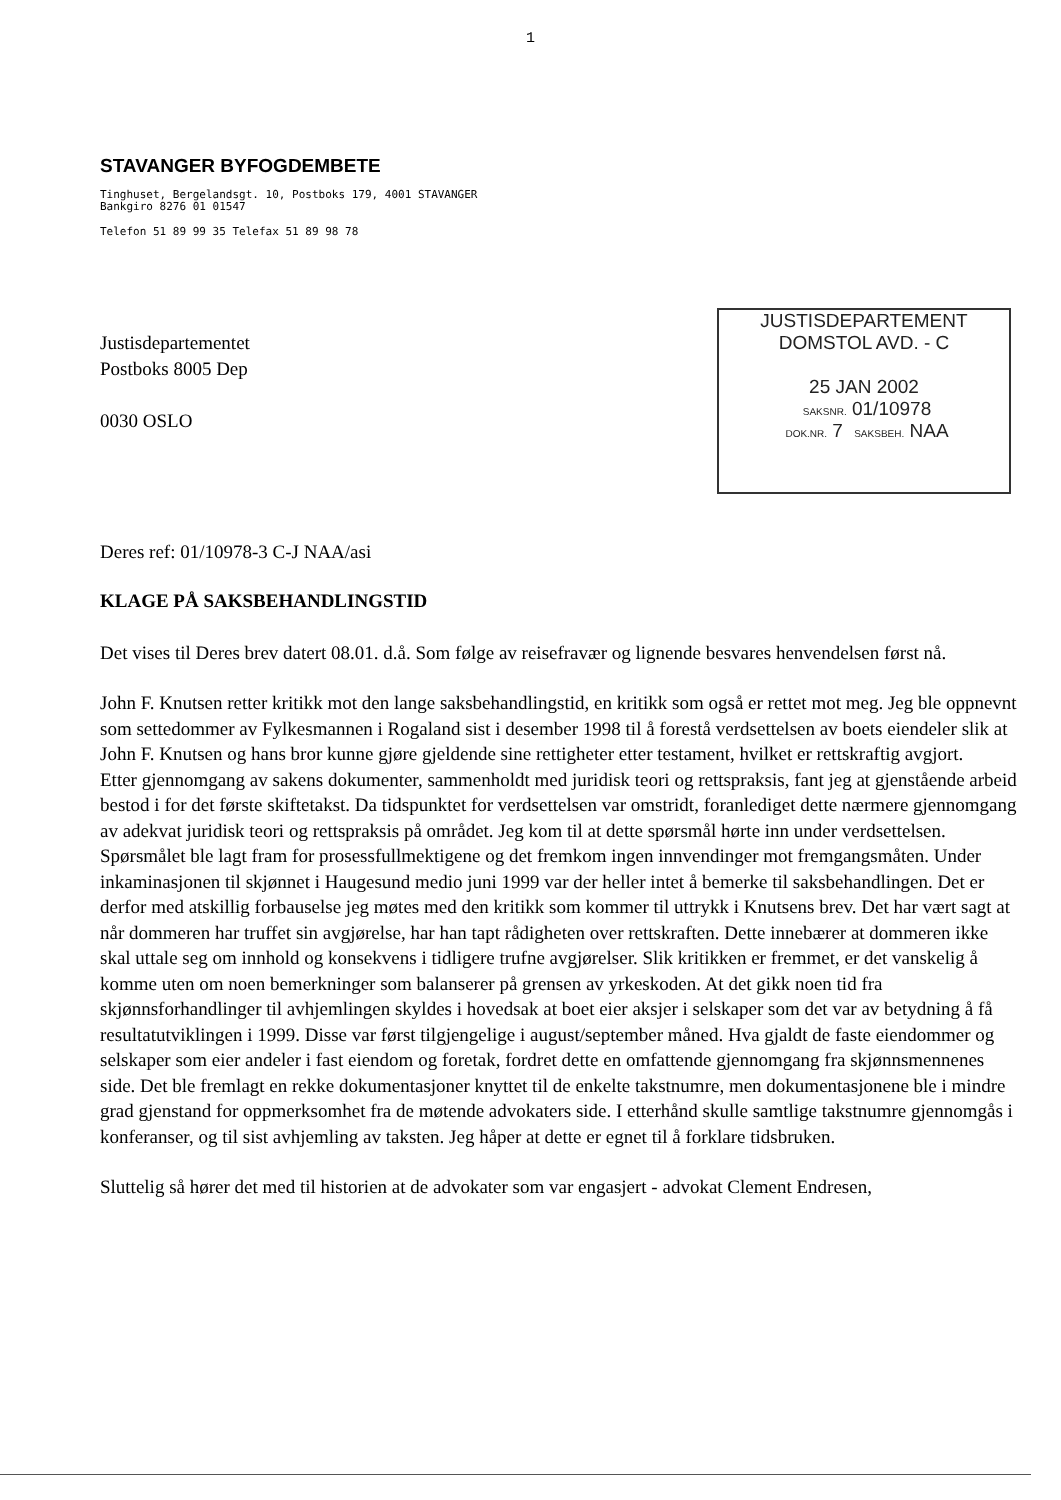1
STAVANGER BYFOGDEMBETE
Tinghuset, Bergelandsgt. 10, Postboks 179, 4001 STAVANGER
Bankgiro 8276 01 01547
Telefon 51 89 99 35 Telefax 51 89 98 78
Justisdepartementet
Postboks 8005 Dep
0030 OSLO
JUSTISDEPARTEMENT
DOMSTOL AVD. - C
25 JAN 2002
SAKSNR. 01/10978
DOK.NR. 7 SAKSBEH. NAA
Deres ref: 01/10978-3 C-J NAA/asi
KLAGE PÅ SAKSBEHANDLINGSTID
Det vises til Deres brev datert 08.01. d.å. Som følge av reisefravær og lignende besvares henvendelsen først nå.
John F. Knutsen retter kritikk mot den lange saksbehandlingstid, en kritikk som også er rettet mot meg. Jeg ble oppnevnt som settedommer av Fylkesmannen i Rogaland sist i desember 1998 til å forestå verdsettelsen av boets eiendeler slik at John F. Knutsen og hans bror kunne gjøre gjeldende sine rettigheter etter testament, hvilket er rettskraftig avgjort.
Etter gjennomgang av sakens dokumenter, sammenholdt med juridisk teori og rettspraksis, fant jeg at gjenstående arbeid bestod i for det første skiftetakst. Da tidspunktet for verdsettelsen var omstridt, foranlediget dette nærmere gjennomgang av adekvat juridisk teori og rettspraksis på området. Jeg kom til at dette spørsmål hørte inn under verdsettelsen. Spørsmålet ble lagt fram for prosessfullmektigene og det fremkom ingen innvendinger mot fremgangsmåten. Under inkaminasjonen til skjønnet i Haugesund medio juni 1999 var der heller intet å bemerke til saksbehandlingen. Det er derfor med atskillig forbauselse jeg møtes med den kritikk som kommer til uttrykk i Knutsens brev. Det har vært sagt at når dommeren har truffet sin avgjørelse, har han tapt rådigheten over rettskraften. Dette innebærer at dommeren ikke skal uttale seg om innhold og konsekvens i tidligere trufne avgjørelser. Slik kritikken er fremmet, er det vanskelig å komme uten om noen bemerkninger som balanserer på grensen av yrkeskoden. At det gikk noen tid fra skjønnsforhandlinger til avhjemlingen skyldes i hovedsak at boet eier aksjer i selskaper som det var av betydning å få resultatutviklingen i 1999. Disse var først tilgjengelige i august/september måned. Hva gjaldt de faste eiendommer og selskaper som eier andeler i fast eiendom og foretak, fordret dette en omfattende gjennomgang fra skjønnsmennenes side. Det ble fremlagt en rekke dokumentasjoner knyttet til de enkelte takstnumre, men dokumentasjonene ble i mindre grad gjenstand for oppmerksomhet fra de møtende advokaters side. I etterhånd skulle samtlige takstnumre gjennomgås i konferanser, og til sist avhjemling av taksten. Jeg håper at dette er egnet til å forklare tidsbruken.
Sluttelig så hører det med til historien at de advokater som var engasjert - advokat Clement Endresen,